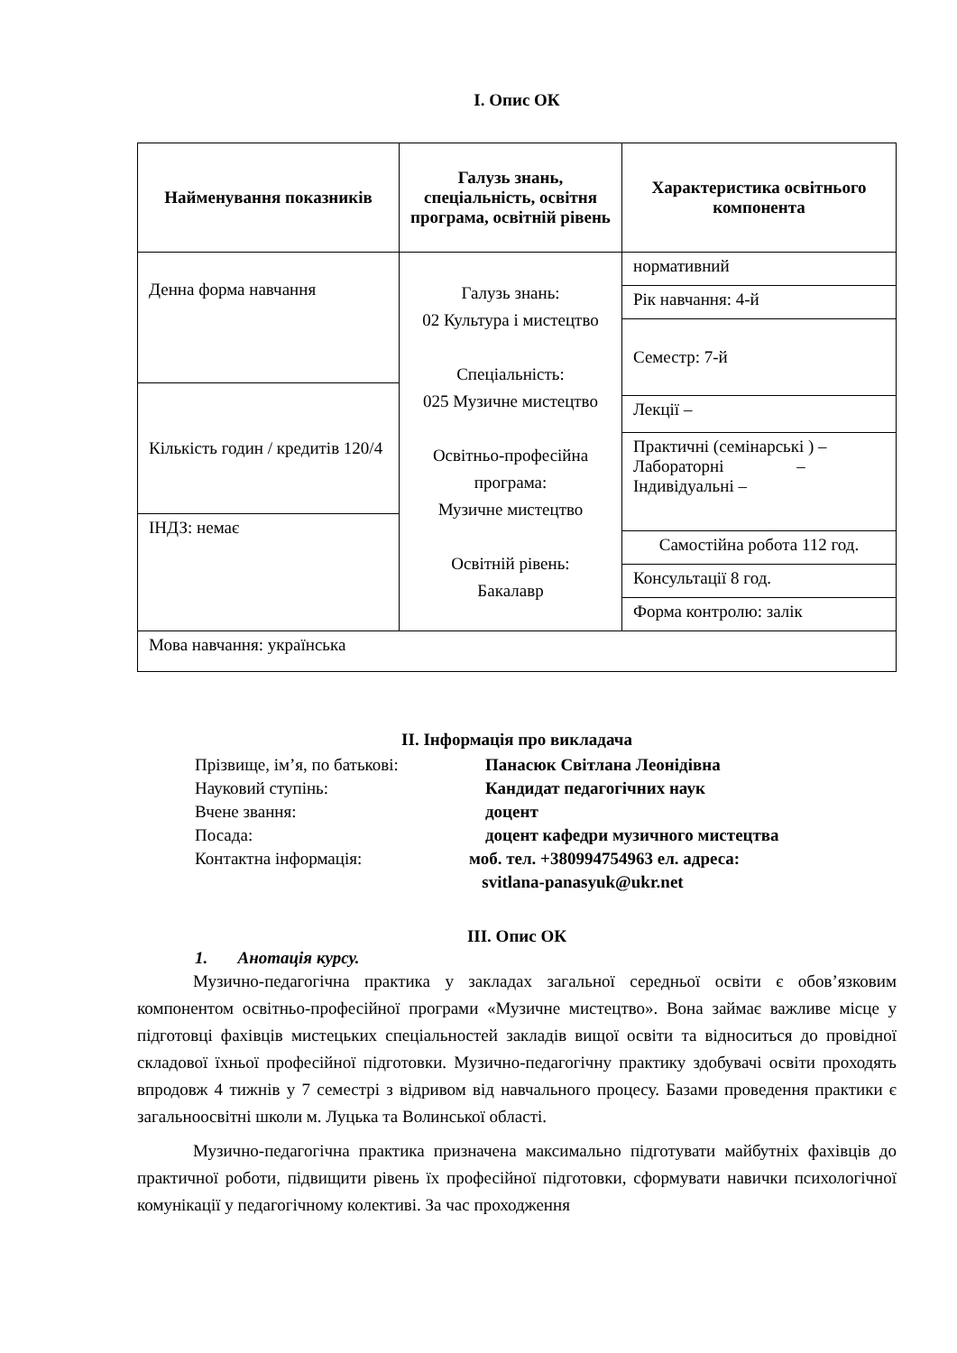І. Опис ОК
| Найменування показників | Галузь знань, спеціальність, освітня програма, освітній рівень | Характеристика освітнього компонента |
| --- | --- | --- |
| Денна форма навчання | Галузь знань: 02 Культура і мистецтво Спеціальність: 025 Музичне мистецтво Освітньо-професійна програма: Музичне мистецтво Освітній рівень: Бакалавр | нормативний |
| | | Рік навчання: 4-й |
| | | Семестр: 7-й |
| Кількість годин / кредитів 120/4 | | |
| | | Лекції – |
| | | Практичні (семінарські ) – Лабораторні – Індивідуальні – |
| ІНДЗ: немає | | |
| | | Самостійна робота 112 год. |
| | | Консультації 8 год. |
| | | Форма контролю: залік |
| Мова навчання: українська | | |
ІІ. Інформація про викладача
Прізвище, ім’я, по батькові: Панасюк Світлана Леонідівна
Науковий ступінь: Кандидат педагогічних наук
Вчене звання: доцент
Посада: доцент кафедри музичного мистецтва
Контактна інформація: моб. тел. +380994754963 ел. адреса:
svitlana-panasyuk@ukr.net
ІІІ. Опис ОК
1. Анотація курсу.
Музично-педагогічна практика у закладах загальної середньої освіти є обов’язковим компонентом освітньо-професійної програми «Музичне мистецтво». Вона займає важливе місце у підготовці фахівців мистецьких спеціальностей закладів вищої освіти та відноситься до провідної складової їхньої професійної підготовки. Музично-педагогічну практику здобувачі освіти проходять впродовж 4 тижнів у 7 семестрі з відривом від навчального процесу. Базами проведення практики є загальноосвітні школи м. Луцька та Волинської області.
Музично-педагогічна практика призначена максимально підготувати майбутніх фахівців до практичної роботи, підвищити рівень їх професійної підготовки, сформувати навички психологічної комунікації у педагогічному колективі. За час проходження